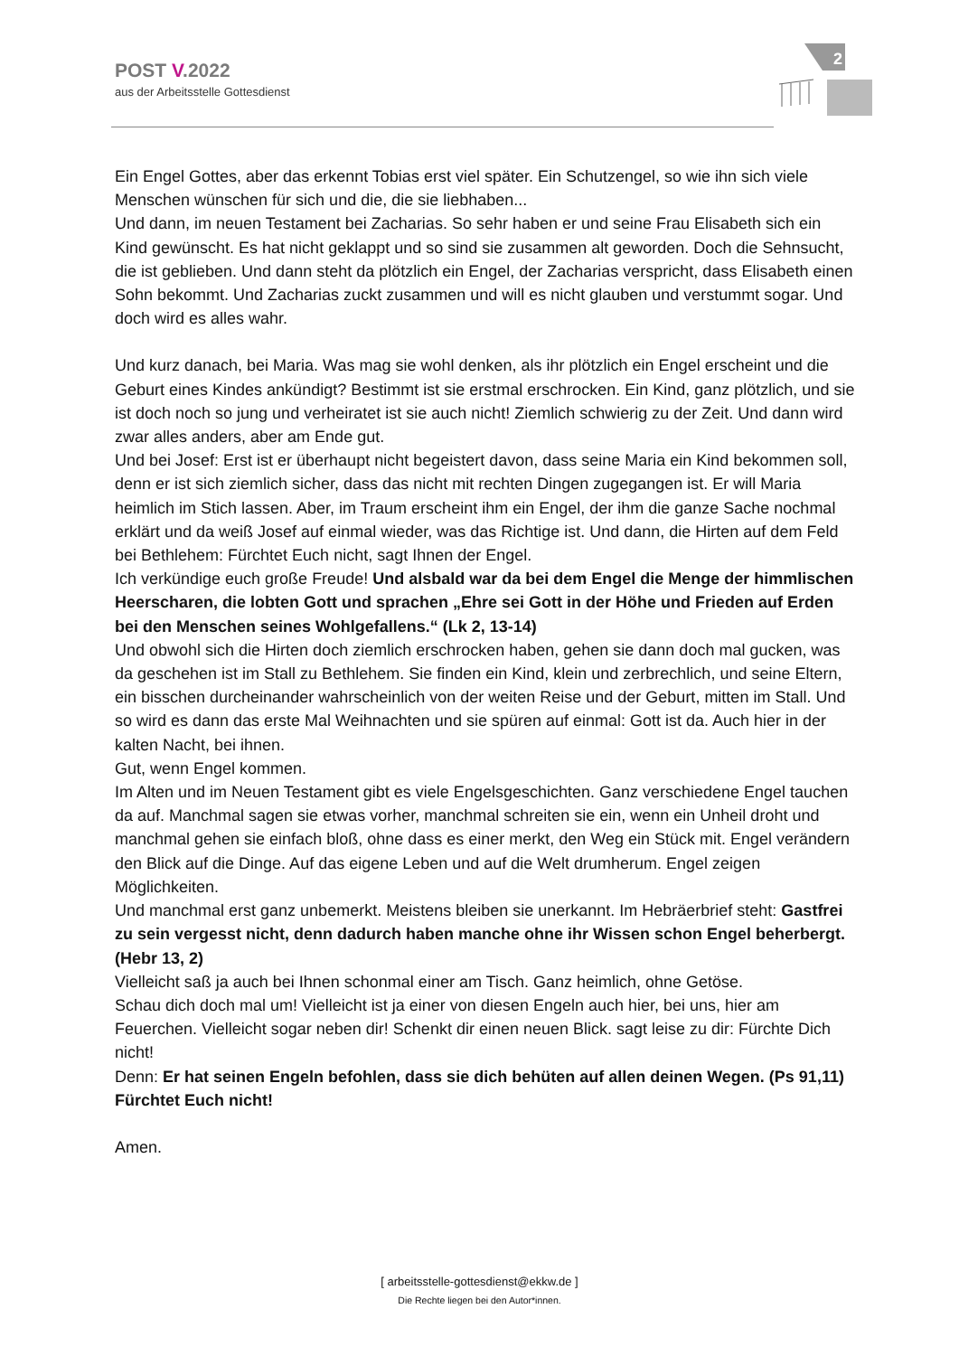POST V.2022
aus der Arbeitsstelle Gottesdienst
2
Ein Engel Gottes, aber das erkennt Tobias erst viel später. Ein Schutzengel, so wie ihn sich viele Menschen wünschen für sich und die, die sie liebhaben...
Und dann, im neuen Testament bei Zacharias. So sehr haben er und seine Frau Elisabeth sich ein Kind gewünscht. Es hat nicht geklappt und so sind sie zusammen alt geworden. Doch die Sehnsucht, die ist geblieben. Und dann steht da plötzlich ein Engel, der Zacharias verspricht, dass Elisabeth einen Sohn bekommt. Und Zacharias zuckt zusammen und will es nicht glauben und verstummt sogar. Und doch wird es alles wahr.
Und kurz danach, bei Maria. Was mag sie wohl denken, als ihr plötzlich ein Engel erscheint und die Geburt eines Kindes ankündigt? Bestimmt ist sie erstmal erschrocken. Ein Kind, ganz plötzlich, und sie ist doch noch so jung und verheiratet ist sie auch nicht! Ziemlich schwierig zu der Zeit. Und dann wird zwar alles anders, aber am Ende gut.
Und bei Josef: Erst ist er überhaupt nicht begeistert davon, dass seine Maria ein Kind bekommen soll, denn er ist sich ziemlich sicher, dass das nicht mit rechten Dingen zugegangen ist. Er will Maria heimlich im Stich lassen. Aber, im Traum erscheint ihm ein Engel, der ihm die ganze Sache nochmal erklärt und da weiß Josef auf einmal wieder, was das Richtige ist. Und dann, die Hirten auf dem Feld bei Bethlehem: Fürchtet Euch nicht, sagt Ihnen der Engel.
Ich verkündige euch große Freude! Und alsbald war da bei dem Engel die Menge der himmlischen Heerscharen, die lobten Gott und sprachen „Ehre sei Gott in der Höhe und Frieden auf Erden bei den Menschen seines Wohlgefallens.“ (Lk 2, 13-14)
Und obwohl sich die Hirten doch ziemlich erschrocken haben, gehen sie dann doch mal gucken, was da geschehen ist im Stall zu Bethlehem. Sie finden ein Kind, klein und zerbrechlich, und seine Eltern, ein bisschen durcheinander wahrscheinlich von der weiten Reise und der Geburt, mitten im Stall. Und so wird es dann das erste Mal Weihnachten und sie spüren auf einmal: Gott ist da. Auch hier in der kalten Nacht, bei ihnen.
Gut, wenn Engel kommen.
Im Alten und im Neuen Testament gibt es viele Engelsgeschichten. Ganz verschiedene Engel tauchen da auf. Manchmal sagen sie etwas vorher, manchmal schreiten sie ein, wenn ein Unheil droht und manchmal gehen sie einfach bloß, ohne dass es einer merkt, den Weg ein Stück mit. Engel verändern den Blick auf die Dinge. Auf das eigene Leben und auf die Welt drumherum. Engel zeigen Möglichkeiten.
Und manchmal erst ganz unbemerkt. Meistens bleiben sie unerkannt. Im Hebräerbrief steht: Gastfrei zu sein vergesst nicht, denn dadurch haben manche ohne ihr Wissen schon Engel beherbergt. (Hebr 13, 2)
Vielleicht saß ja auch bei Ihnen schonmal einer am Tisch. Ganz heimlich, ohne Getöse.
Schau dich doch mal um! Vielleicht ist ja einer von diesen Engeln auch hier, bei uns, hier am Feuerchen. Vielleicht sogar neben dir! Schenkt dir einen neuen Blick. sagt leise zu dir: Fürchte Dich nicht!
Denn: Er hat seinen Engeln befohlen, dass sie dich behüten auf allen deinen Wegen. (Ps 91,11)
Fürchtet Euch nicht!
Amen.
[ arbeitsstelle-gottesdienst@ekkw.de ]
Die Rechte liegen bei den Autor*innen.